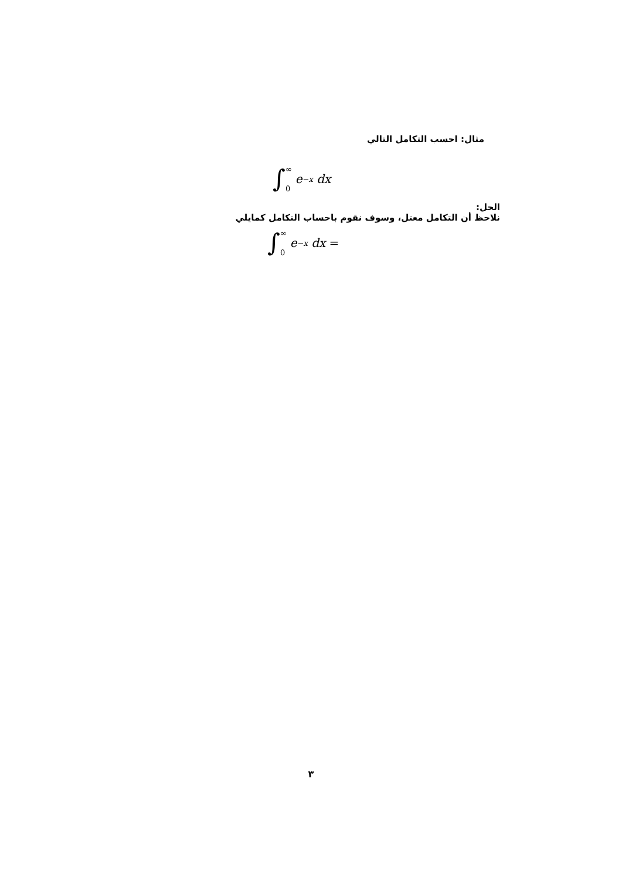مثال: احسب التكامل التالي
∫ ∞
0 e<sup>−x</sup> dx
الحل:
نلاحظ أن التكامل معتل، وسوف نقوم باحساب التكامل كمايلي
∫ ∞
0 e<sup>−x</sup> dx =
٣